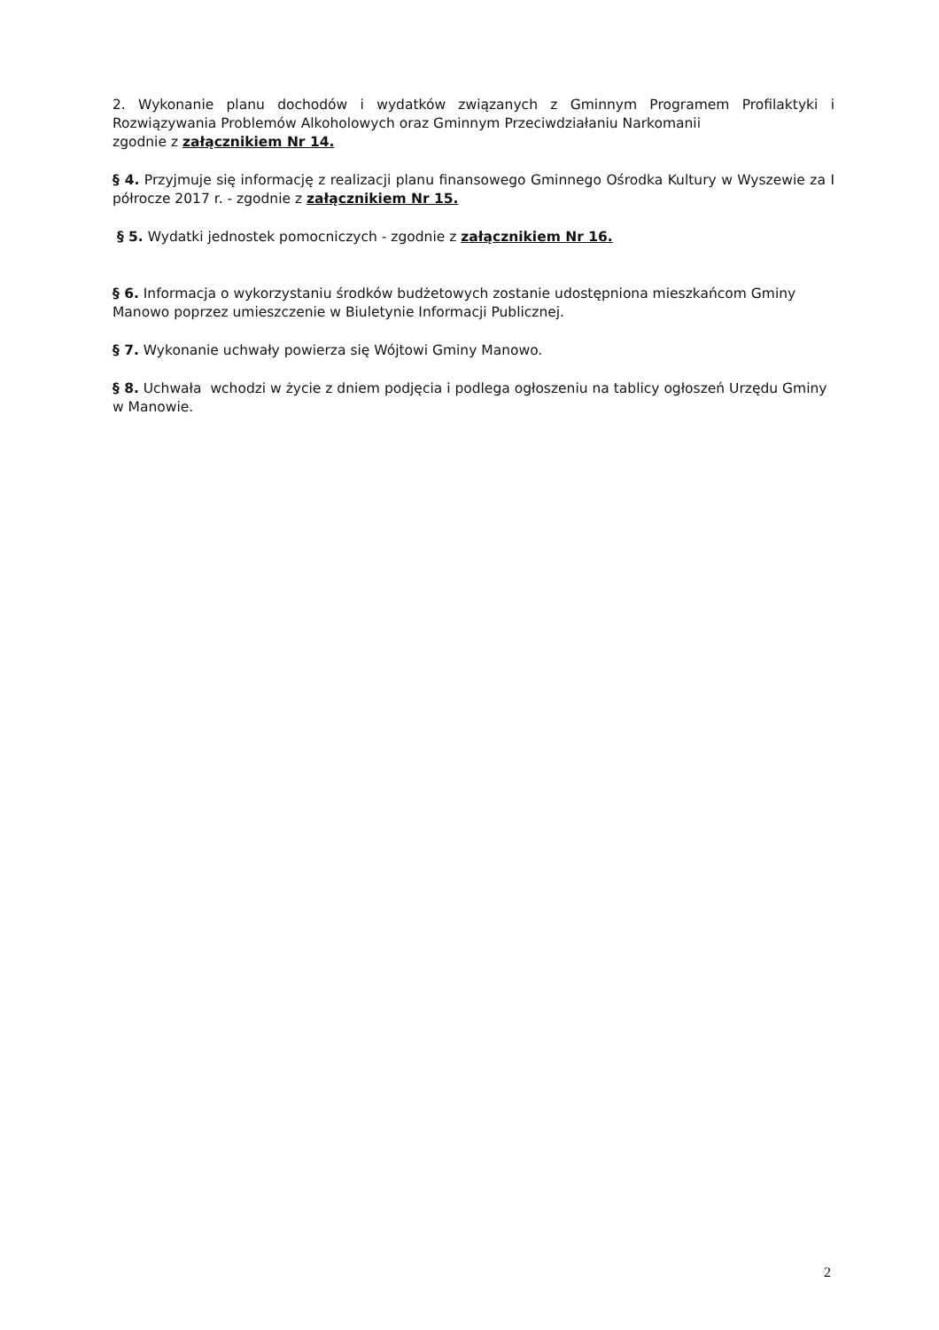2. Wykonanie planu dochodów i wydatków związanych z Gminnym Programem Profilaktyki i Rozwiązywania Problemów Alkoholowych oraz Gminnym Przeciwdziałaniu Narkomanii
zgodnie z załącznikiem Nr 14.
§ 4. Przyjmuje się informację z realizacji planu finansowego Gminnego Ośrodka Kultury w Wyszewie za I półrocze 2017 r. - zgodnie z załącznikiem Nr 15.
§ 5. Wydatki jednostek pomocniczych - zgodnie z załącznikiem Nr 16.
§ 6. Informacja o wykorzystaniu środków budżetowych zostanie udostępniona mieszkańcom Gminy Manowo poprzez umieszczenie w Biuletynie Informacji Publicznej.
§ 7. Wykonanie uchwały powierza się Wójtowi Gminy Manowo.
§ 8. Uchwała wchodzi w życie z dniem podjęcia i podlega ogłoszeniu na tablicy ogłoszeń Urzędu Gminy w Manowie.
2